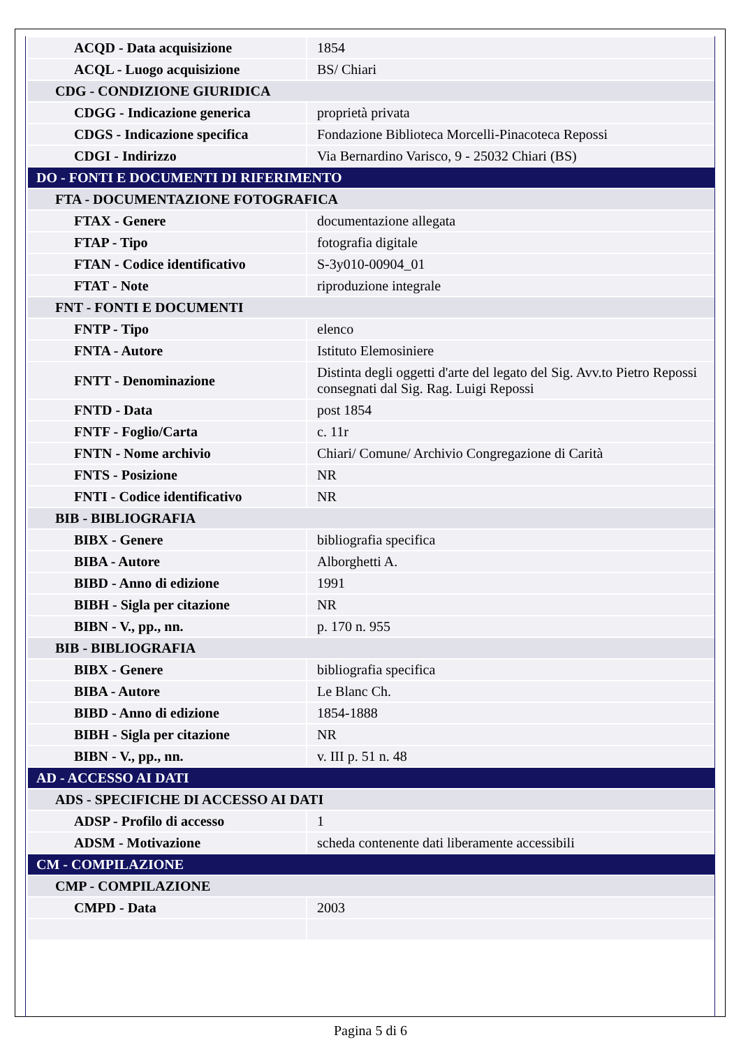| ACQD - Data acquisizione | 1854 |
| ACQL - Luogo acquisizione | BS/ Chiari |
| CDG - CONDIZIONE GIURIDICA | |
| CDGG - Indicazione generica | proprietà privata |
| CDGS - Indicazione specifica | Fondazione Biblioteca Morcelli-Pinacoteca Repossi |
| CDGI - Indirizzo | Via Bernardino Varisco, 9 - 25032 Chiari (BS) |
| DO - FONTI E DOCUMENTI DI RIFERIMENTO | |
| FTA - DOCUMENTAZIONE FOTOGRAFICA | |
| FTAX - Genere | documentazione allegata |
| FTAP - Tipo | fotografia digitale |
| FTAN - Codice identificativo | S-3y010-00904_01 |
| FTAT - Note | riproduzione integrale |
| FNT - FONTI E DOCUMENTI | |
| FNTP - Tipo | elenco |
| FNTA - Autore | Istituto Elemosiniere |
| FNTT - Denominazione | Distinta degli oggetti d'arte del legato del Sig. Avv.to Pietro Repossi consegnati dal Sig. Rag. Luigi Repossi |
| FNTD - Data | post 1854 |
| FNTF - Foglio/Carta | c. 11r |
| FNTN - Nome archivio | Chiari/ Comune/ Archivio Congregazione di Carità |
| FNTS - Posizione | NR |
| FNTI - Codice identificativo | NR |
| BIB - BIBLIOGRAFIA | |
| BIBX - Genere | bibliografia specifica |
| BIBA - Autore | Alborghetti A. |
| BIBD - Anno di edizione | 1991 |
| BIBH - Sigla per citazione | NR |
| BIBN - V., pp., nn. | p. 170 n. 955 |
| BIB - BIBLIOGRAFIA | |
| BIBX - Genere | bibliografia specifica |
| BIBA - Autore | Le Blanc Ch. |
| BIBD - Anno di edizione | 1854-1888 |
| BIBH - Sigla per citazione | NR |
| BIBN - V., pp., nn. | v. III p. 51 n. 48 |
| AD - ACCESSO AI DATI | |
| ADS - SPECIFICHE DI ACCESSO AI DATI | |
| ADSP - Profilo di accesso | 1 |
| ADSM - Motivazione | scheda contenente dati liberamente accessibili |
| CM - COMPILAZIONE | |
| CMP - COMPILAZIONE | |
| CMPD - Data | 2003 |
Pagina 5 di 6